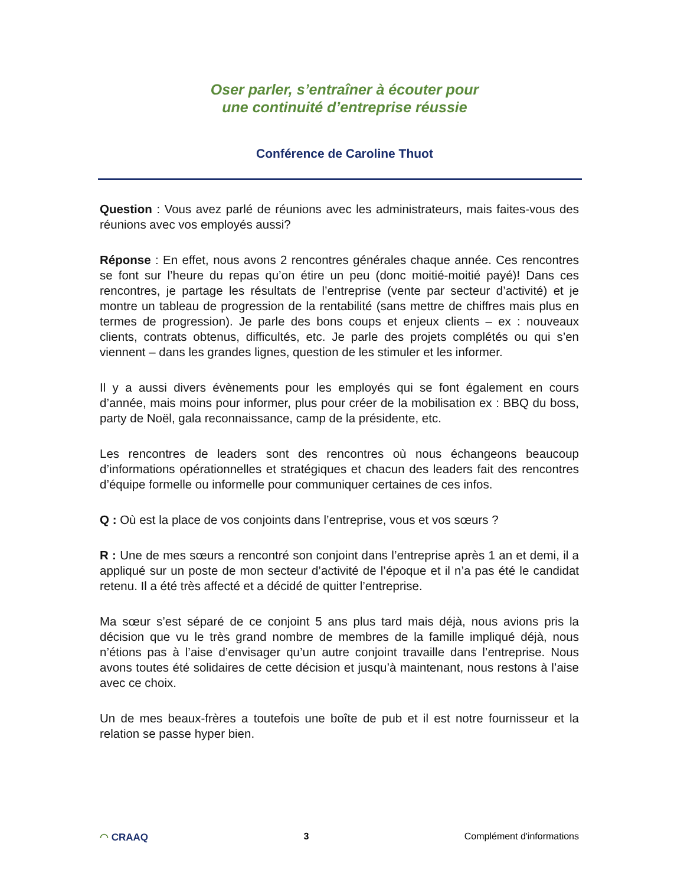Oser parler, s’entraîner à écouter pour
une continuité d’entreprise réussie
Conférence de Caroline Thuot
Question : Vous avez parlé de réunions avec les administrateurs, mais faites-vous des réunions avec vos employés aussi?
Réponse : En effet, nous avons 2 rencontres générales chaque année. Ces rencontres se font sur l’heure du repas qu’on étire un peu (donc moitié-moitié payé)! Dans ces rencontres, je partage les résultats de l’entreprise (vente par secteur d’activité) et je montre un tableau de progression de la rentabilité (sans mettre de chiffres mais plus en termes de progression). Je parle des bons coups et enjeux clients – ex : nouveaux clients, contrats obtenus, difficultés, etc. Je parle des projets complétés ou qui s’en viennent – dans les grandes lignes, question de les stimuler et les informer.
Il y a aussi divers évènements pour les employés qui se font également en cours d’année, mais moins pour informer, plus pour créer de la mobilisation ex : BBQ du boss, party de Noël, gala reconnaissance, camp de la présidente, etc.
Les rencontres de leaders sont des rencontres où nous échangeons beaucoup d’informations opérationnelles et stratégiques et chacun des leaders fait des rencontres d’équipe formelle ou informelle pour communiquer certaines de ces infos.
Q : Où est la place de vos conjoints dans l’entreprise, vous et vos sœurs ?
R : Une de mes sœurs a rencontré son conjoint dans l’entreprise après 1 an et demi, il a appliqué sur un poste de mon secteur d’activité de l’époque et il n’a pas été le candidat retenu. Il a été très affecté et a décidé de quitter l’entreprise.
Ma sœur s’est séparé de ce conjoint 5 ans plus tard mais déjà, nous avions pris la décision que vu le très grand nombre de membres de la famille impliqué déjà, nous n’étions pas à l’aise d’envisager qu’un autre conjoint travaille dans l’entreprise. Nous avons toutes été solidaires de cette décision et jusqu’à maintenant, nous restons à l’aise avec ce choix.
Un de mes beaux-frères a toutefois une boîte de pub et il est notre fournisseur et la relation se passe hyper bien.
◠ CRAAQ 3 Complément d'informations